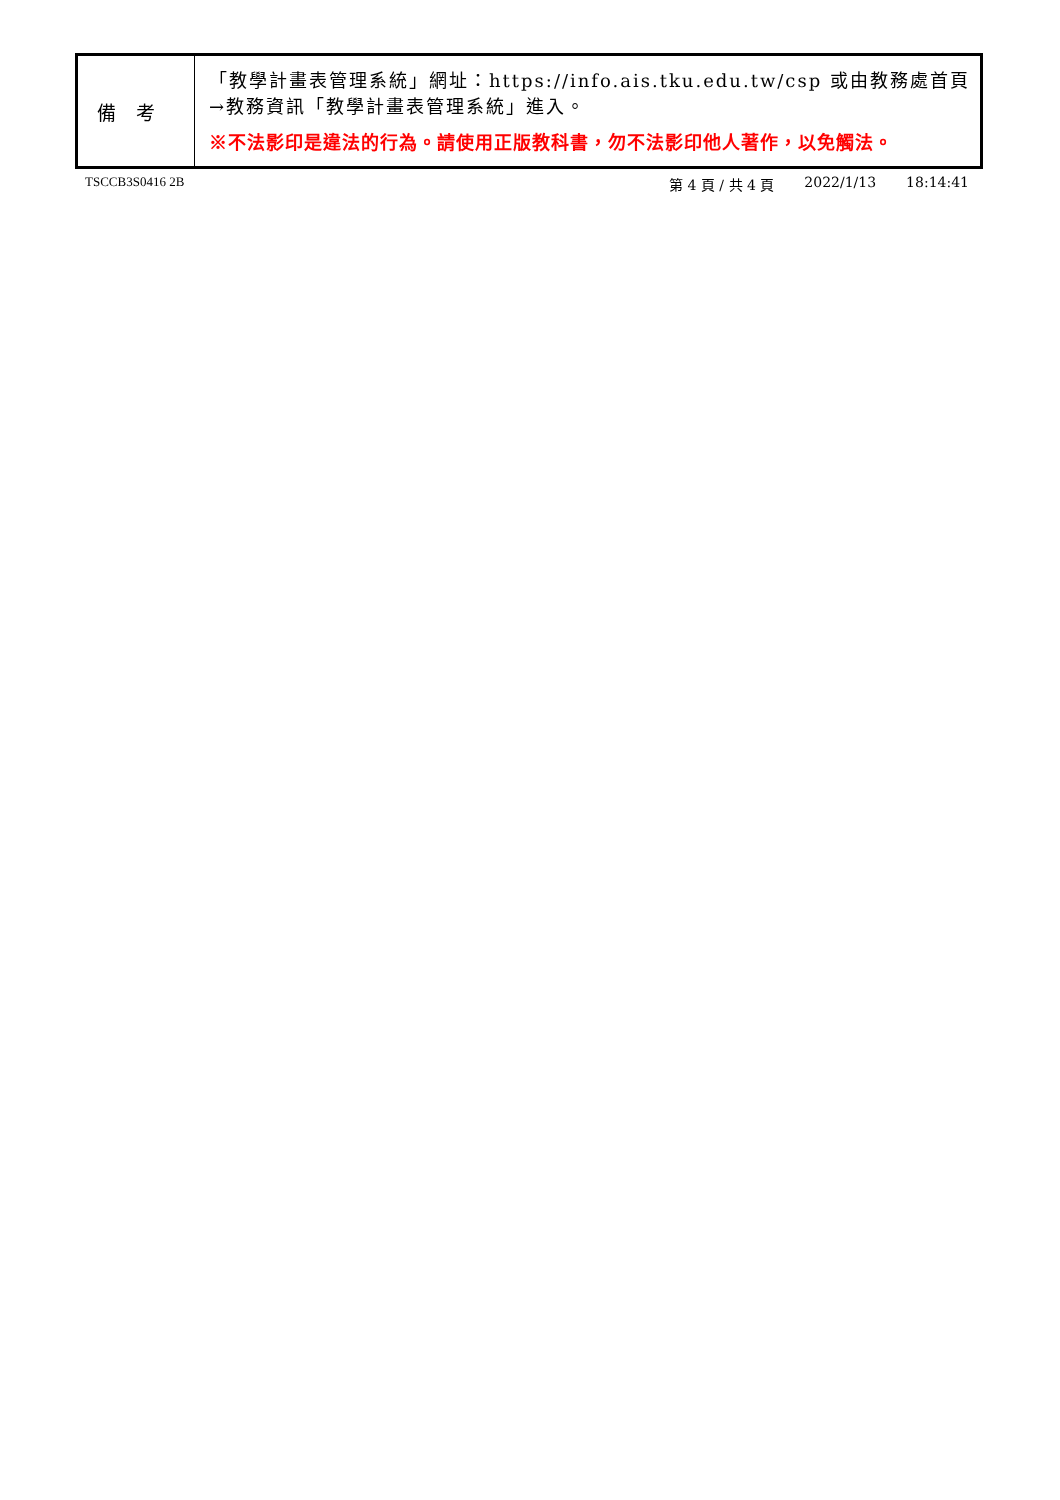| 備考 | 「教學計畫表管理系統」網址： https://info.ais.tku.edu.tw/csp 或由教務處首頁→教務資訊「教學計畫表管理系統」進入。 ※不法影印是違法的行為。請使用正版教科書，勿不法影印他人著作，以免觸法。 |
TSCCB3S0416 2B 第 4 頁 / 共 4 頁 2022/1/13 18:14:41